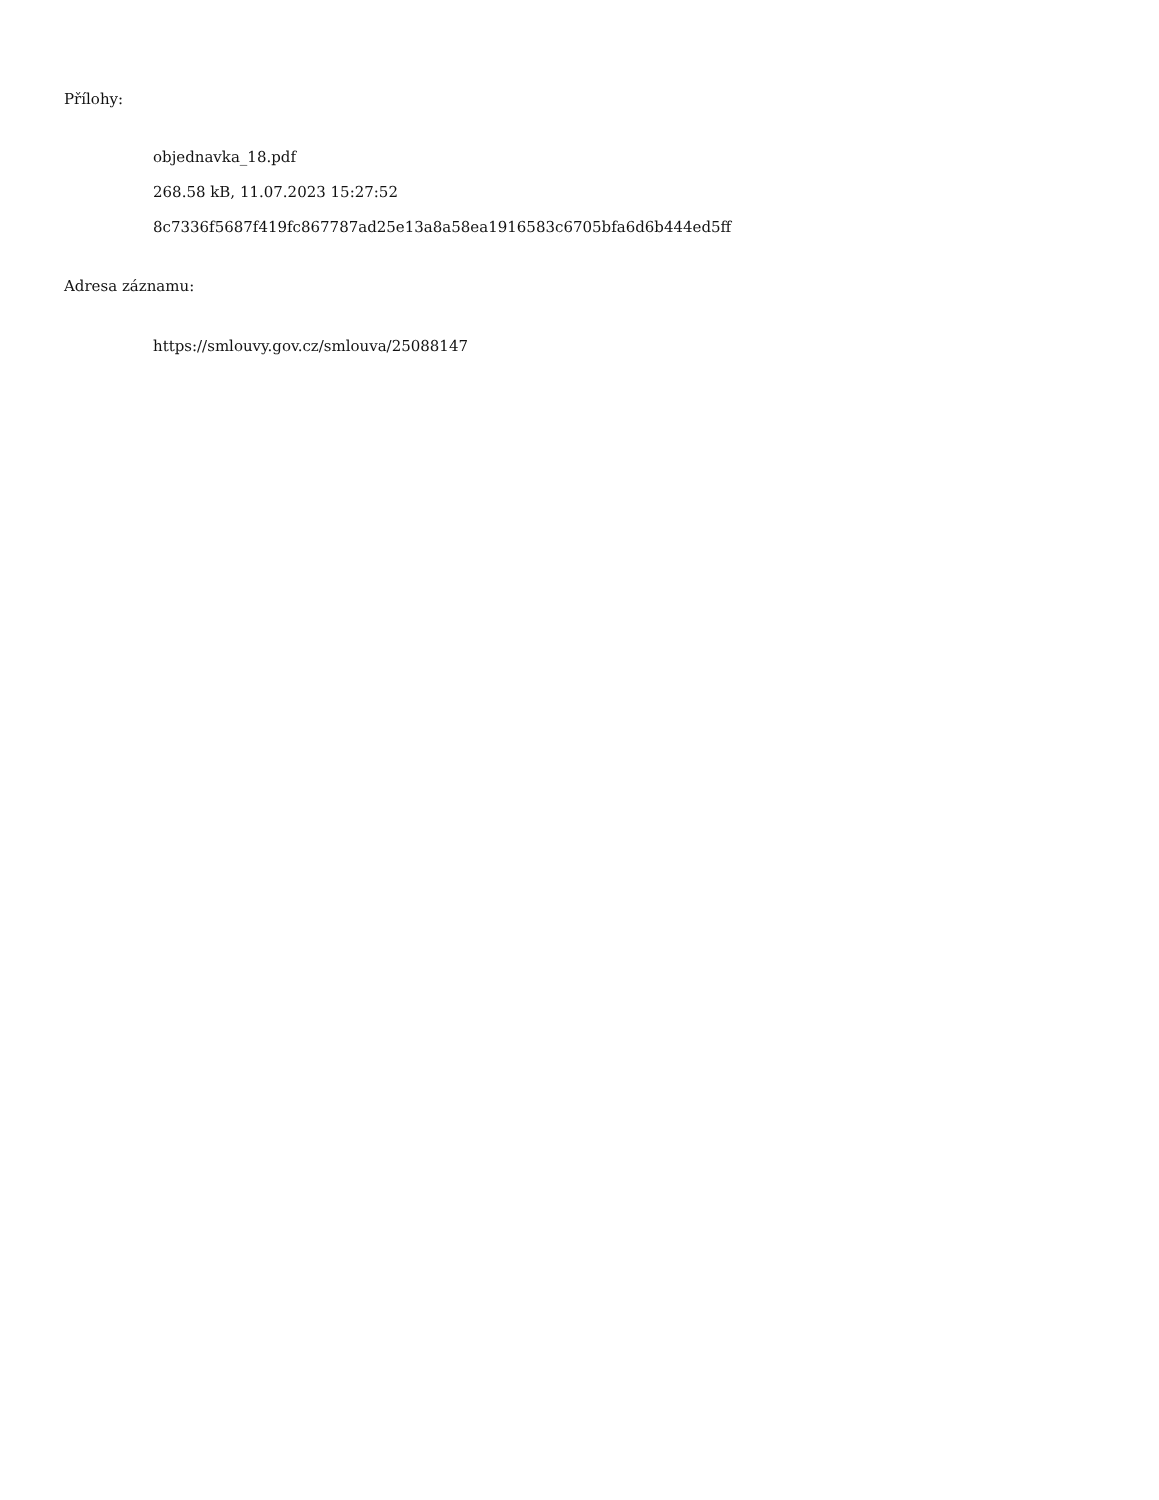Přílohy:
objednavka_18.pdf
268.58 kB, 11.07.2023 15:27:52
8c7336f5687f419fc867787ad25e13a8a58ea1916583c6705bfa6d6b444ed5ff
Adresa záznamu:
https://smlouvy.gov.cz/smlouva/25088147